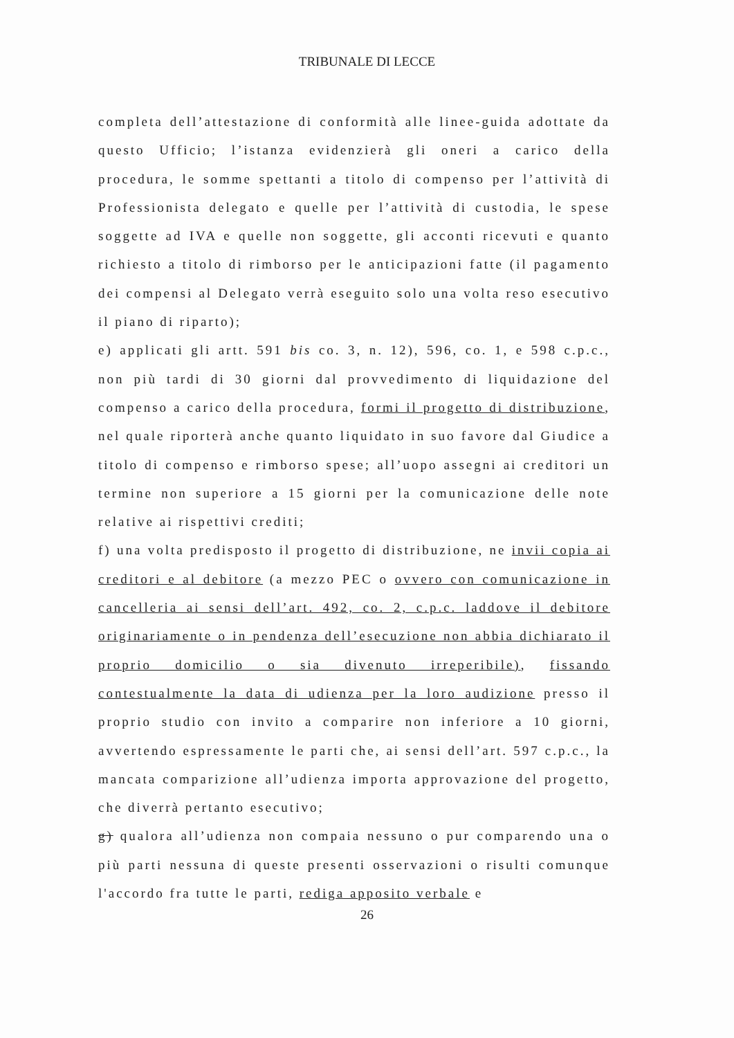TRIBUNALE DI LECCE
completa dell’attestazione di conformità alle linee-guida adottate da questo Ufficio; l’istanza evidenzierà gli oneri a carico della procedura, le somme spettanti a titolo di compenso per l’attività di Professionista delegato e quelle per l’attività di custodia, le spese soggette ad IVA e quelle non soggette, gli acconti ricevuti e quanto richiesto a titolo di rimborso per le anticipazioni fatte (il pagamento dei compensi al Delegato verrà eseguito solo una volta reso esecutivo il piano di riparto);
e) applicati gli artt. 591 bis co. 3, n. 12), 596, co. 1, e 598 c.p.c., non più tardi di 30 giorni dal provvedimento di liquidazione del compenso a carico della procedura, formi il progetto di distribuzione, nel quale riporterà anche quanto liquidato in suo favore dal Giudice a titolo di compenso e rimborso spese; all’uopo assegni ai creditori un termine non superiore a 15 giorni per la comunicazione delle note relative ai rispettivi crediti;
f) una volta predisposto il progetto di distribuzione, ne invii copia ai creditori e al debitore (a mezzo PEC o ovvero con comunicazione in cancelleria ai sensi dell’art. 492, co. 2, c.p.c. laddove il debitore originariamente o in pendenza dell’esecuzione non abbia dichiarato il proprio domicilio o sia divenuto irreperibile), fissando contestualmente la data di udienza per la loro audizione presso il proprio studio con invito a comparire non inferiore a 10 giorni, avvertendo espressamente le parti che, ai sensi dell’art. 597 c.p.c., la mancata comparizione all’udienza importa approvazione del progetto, che diverrà pertanto esecutivo;
g) qualora all’udienza non compaia nessuno o pur comparendo una o più parti nessuna di queste presenti osservazioni o risulti comunque l'accordo fra tutte le parti, rediga apposito verbale e
26